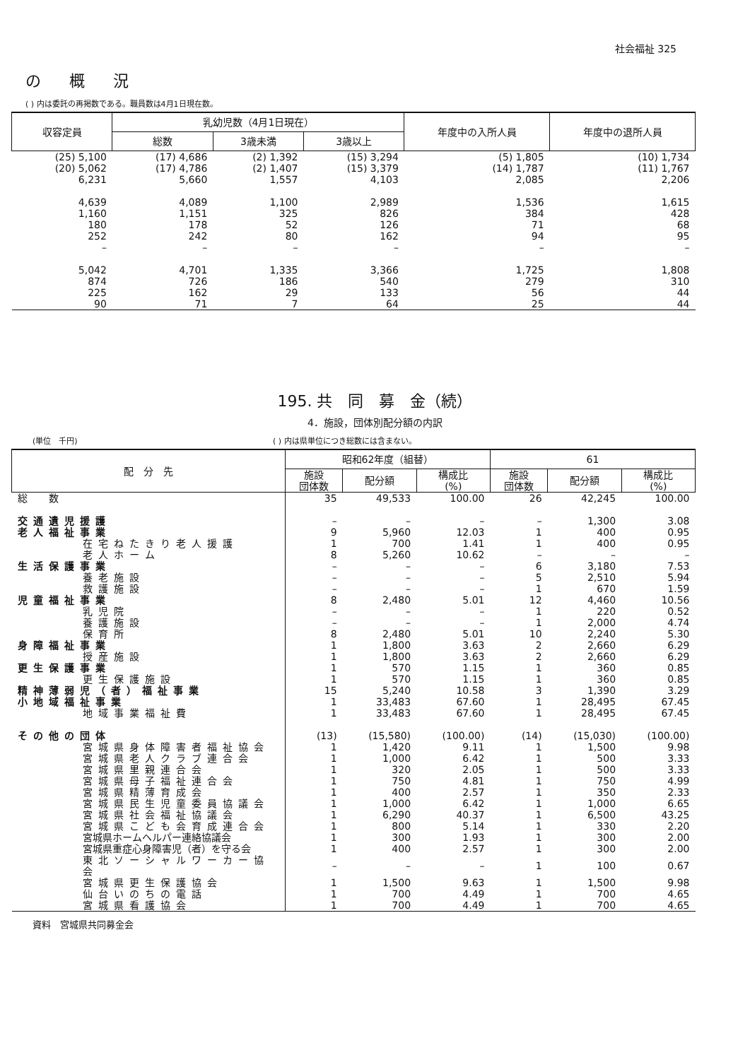社会福祉 325
の概況
( ) 内は委託の再掲数である。職員数は4月1日現在数。
| 収容定員 | 乳幼児数（4月1日現在） | | | 年度中の入所人員 | 年度中の退所人員 |
| --- | --- | --- | --- | --- | --- |
| | 総数 | 3歳未満 | 3歳以上 | | |
| (25) 5,100 | (17) 4,686 | (2) 1,392 | (15) 3,294 | (5) 1,805 | (10) 1,734 |
| (20) 5,062 | (17) 4,786 | (2) 1,407 | (15) 3,379 | (14) 1,787 | (11) 1,767 |
| 6,231 | 5,660 | 1,557 | 4,103 | 2,085 | 2,206 |
| 4,639 | 4,089 | 1,100 | 2,989 | 1,536 | 1,615 |
| 1,160 | 1,151 | 325 | 826 | 384 | 428 |
| 180 | 178 | 52 | 126 | 71 | 68 |
| 252 | 242 | 80 | 162 | 94 | 95 |
| – | – | – | – | – | – |
| 5,042 | 4,701 | 1,335 | 3,366 | 1,725 | 1,808 |
| 874 | 726 | 186 | 540 | 279 | 310 |
| 225 | 162 | 29 | 133 | 56 | 44 |
| 90 | 71 | 7 | 64 | 25 | 44 |
195. 共　同　募　金（続）
4．施設，団体別配分額の内訳
(単位　千円) ( ) 内は県単位につき総数には含まない。
| 配 分 先 | 昭和62年度（組替） | | | 61 | | |
| --- | --- | --- | --- | --- | --- | --- |
| | 施設 団体数 | 配分額 | 構成比 (%) | 施設 団体数 | 配分額 | 構成比 (%) |
| 総 数 | 35 | 49,533 | 100.00 | 26 | 42,245 | 100.00 |
| 交通遺児援護 | – | – | – | – | 1,300 | 3.08 |
| 老人福祉事業 | 9 | 5,960 | 12.03 | 1 | 400 | 0.95 |
| 在宅ねたきり老人援護 | 1 | 700 | 1.41 | 1 | 400 | 0.95 |
| 老人ホーム | 8 | 5,260 | 10.62 | – | – | – |
| 生活保護事業 | – | – | – | 6 | 3,180 | 7.53 |
| 養老施設 | – | – | – | 5 | 2,510 | 5.94 |
| 救護施設 | – | – | – | 1 | 670 | 1.59 |
| 児童福祉事業 | 8 | 2,480 | 5.01 | 12 | 4,460 | 10.56 |
| 乳児院 | – | – | – | 1 | 220 | 0.52 |
| 養護施設 | – | – | – | 1 | 2,000 | 4.74 |
| 保育所 | 8 | 2,480 | 5.01 | 10 | 2,240 | 5.30 |
| 身障福祉事業 | 1 | 1,800 | 3.63 | 2 | 2,660 | 6.29 |
| 授産施設 | 1 | 1,800 | 3.63 | 2 | 2,660 | 6.29 |
| 更生保護事業 | 1 | 570 | 1.15 | 1 | 360 | 0.85 |
| 更生保護施設 | 1 | 570 | 1.15 | 1 | 360 | 0.85 |
| 精神薄弱児（者）福祉事業 | 15 | 5,240 | 10.58 | 3 | 1,390 | 3.29 |
| 小地域福祉事業 | 1 | 33,483 | 67.60 | 1 | 28,495 | 67.45 |
| 地域事業福祉費 | 1 | 33,483 | 67.60 | 1 | 28,495 | 67.45 |
| その他の団体 | (13) | (15,580) | (100.00) | (14) | (15,030) | (100.00) |
| 宮城県身体障害者福祉協会 | 1 | 1,420 | 9.11 | 1 | 1,500 | 9.98 |
| 宮城県老人クラブ連合会 | 1 | 1,000 | 6.42 | 1 | 500 | 3.33 |
| 宮城県里親連合会 | 1 | 320 | 2.05 | 1 | 500 | 3.33 |
| 宮城県母子福祉連合会 | 1 | 750 | 4.81 | 1 | 750 | 4.99 |
| 宮城県精薄育成会 | 1 | 400 | 2.57 | 1 | 350 | 2.33 |
| 宮城県民生児童委員協議会 | 1 | 1,000 | 6.42 | 1 | 1,000 | 6.65 |
| 宮城県社会福祉協議会 | 1 | 6,290 | 40.37 | 1 | 6,500 | 43.25 |
| 宮城県こども会育成連合会 | 1 | 800 | 5.14 | 1 | 330 | 2.20 |
| 宮城県ホームヘルパー連絡協議会 | 1 | 300 | 1.93 | 1 | 300 | 2.00 |
| 宮城県重症心身障害児（者）を守る会 | 1 | 400 | 2.57 | 1 | 300 | 2.00 |
| 東北ソーシャルワーカー協会 | – | – | – | 1 | 100 | 0.67 |
| 宮城県更生保護協会 | 1 | 1,500 | 9.63 | 1 | 1,500 | 9.98 |
| 仙台いのちの電話 | 1 | 700 | 4.49 | 1 | 700 | 4.65 |
| 宮城県看護協会 | 1 | 700 | 4.49 | 1 | 700 | 4.65 |
資料　宮城県共同募金会